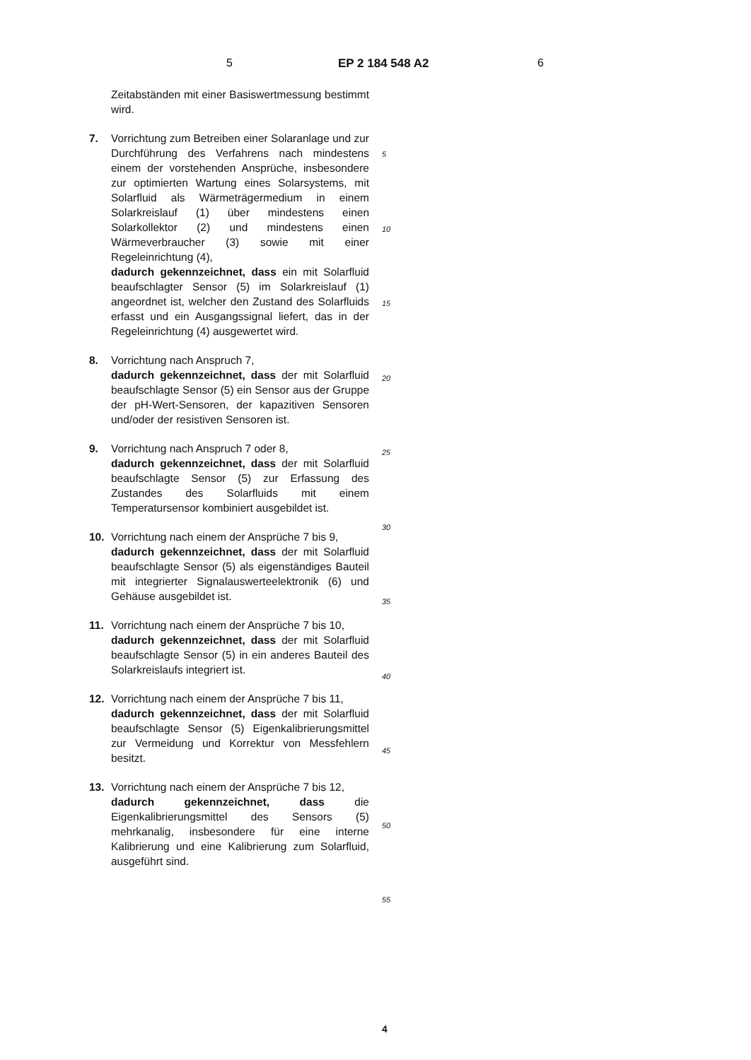5 EP 2 184 548 A2 6
Zeitabständen mit einer Basiswertmessung bestimmt wird.
7. Vorrichtung zum Betreiben einer Solaranlage und zur Durchführung des Verfahrens nach mindestens einem der vorstehenden Ansprüche, insbesondere zur optimierten Wartung eines Solarsystems, mit Solarfluid als Wärmeträgermedium in einem Solarkreislauf (1) über mindestens einen Solarkollektor (2) und mindestens einen Wärmeverbraucher (3) sowie mit einer Regeleinrichtung (4),
dadurch gekennzeichnet, dass ein mit Solarfluid beaufschlagter Sensor (5) im Solarkreislauf (1) angeordnet ist, welcher den Zustand des Solarfluids erfasst und ein Ausgangssignal liefert, das in der Regeleinrichtung (4) ausgewertet wird.
8. Vorrichtung nach Anspruch 7,
dadurch gekennzeichnet, dass der mit Solarfluid beaufschlagte Sensor (5) ein Sensor aus der Gruppe der pH-Wert-Sensoren, der kapazitiven Sensoren und/oder der resistiven Sensoren ist.
9. Vorrichtung nach Anspruch 7 oder 8,
dadurch gekennzeichnet, dass der mit Solarfluid beaufschlagte Sensor (5) zur Erfassung des Zustandes des Solarfluids mit einem Temperatursensor kombiniert ausgebildet ist.
10. Vorrichtung nach einem der Ansprüche 7 bis 9,
dadurch gekennzeichnet, dass der mit Solarfluid beaufschlagte Sensor (5) als eigenständiges Bauteil mit integrierter Signalauswerteelektronik (6) und Gehäuse ausgebildet ist.
11. Vorrichtung nach einem der Ansprüche 7 bis 10,
dadurch gekennzeichnet, dass der mit Solarfluid beaufschlagte Sensor (5) in ein anderes Bauteil des Solarkreislaufs integriert ist.
12. Vorrichtung nach einem der Ansprüche 7 bis 11,
dadurch gekennzeichnet, dass der mit Solarfluid beaufschlagte Sensor (5) Eigenkalibrierungsmittel zur Vermeidung und Korrektur von Messfehlern besitzt.
13. Vorrichtung nach einem der Ansprüche 7 bis 12,
dadurch gekennzeichnet, dass die Eigenkalibrierungsmittel des Sensors (5) mehrkanalig, insbesondere für eine interne Kalibrierung und eine Kalibrierung zum Solarfluid, ausgeführt sind.
5
10
15
20
25
30
35
40
45
50
55
4